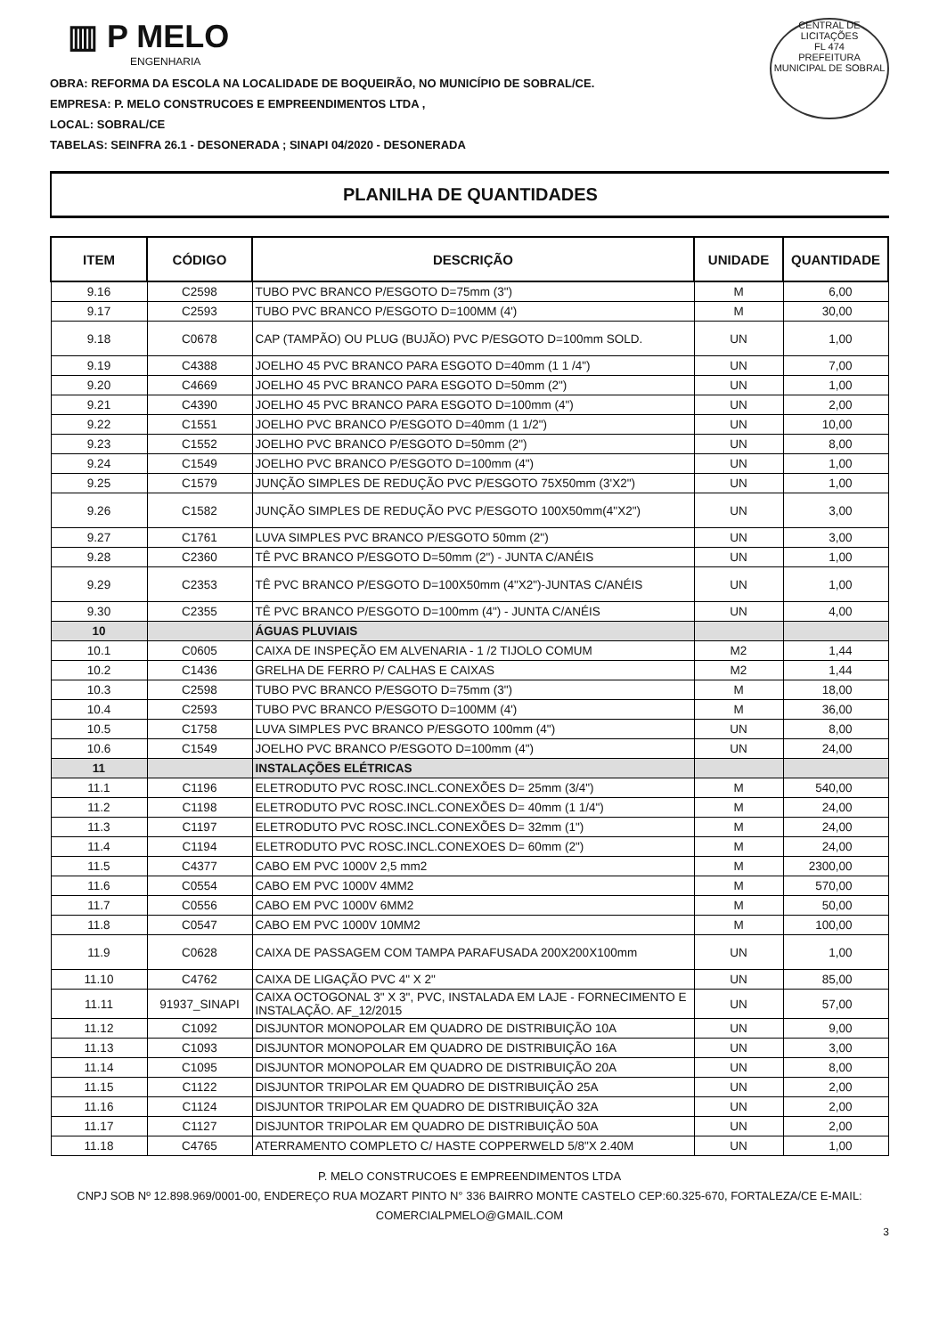CENTRAL DE LICITAÇÕES
FL 474
PREFEITURA MUNICIPAL DE SOBRAL
▥ P MELO
ENGENHARIA
OBRA: REFORMA DA ESCOLA NA LOCALIDADE DE BOQUEIRÃO, NO MUNICÍPIO DE SOBRAL/CE.
EMPRESA: P. MELO CONSTRUCOES E EMPREENDIMENTOS LTDA ,
LOCAL: SOBRAL/CE
TABELAS: SEINFRA 26.1 - DESONERADA ; SINAPI 04/2020 - DESONERADA
PLANILHA DE QUANTIDADES
| ITEM | CÓDIGO | DESCRIÇÃO | UNIDADE | QUANTIDADE |
| --- | --- | --- | --- | --- |
| 9.16 | C2598 | TUBO PVC BRANCO P/ESGOTO D=75mm (3") | M | 6,00 |
| 9.17 | C2593 | TUBO PVC BRANCO P/ESGOTO D=100MM (4') | M | 30,00 |
| 9.18 | C0678 | CAP (TAMPÃO) OU PLUG (BUJÃO) PVC P/ESGOTO D=100mm SOLD. | UN | 1,00 |
| 9.19 | C4388 | JOELHO 45 PVC BRANCO PARA ESGOTO D=40mm (1 1 /4") | UN | 7,00 |
| 9.20 | C4669 | JOELHO 45 PVC BRANCO PARA ESGOTO D=50mm (2") | UN | 1,00 |
| 9.21 | C4390 | JOELHO 45 PVC BRANCO PARA ESGOTO D=100mm (4") | UN | 2,00 |
| 9.22 | C1551 | JOELHO PVC BRANCO P/ESGOTO D=40mm (1 1/2") | UN | 10,00 |
| 9.23 | C1552 | JOELHO PVC BRANCO P/ESGOTO D=50mm (2") | UN | 8,00 |
| 9.24 | C1549 | JOELHO PVC BRANCO P/ESGOTO D=100mm (4") | UN | 1,00 |
| 9.25 | C1579 | JUNÇÃO SIMPLES DE REDUÇÃO PVC P/ESGOTO 75X50mm (3'X2") | UN | 1,00 |
| 9.26 | C1582 | JUNÇÃO SIMPLES DE REDUÇÃO PVC P/ESGOTO 100X50mm(4"X2") | UN | 3,00 |
| 9.27 | C1761 | LUVA SIMPLES PVC BRANCO P/ESGOTO 50mm (2") | UN | 3,00 |
| 9.28 | C2360 | TÊ PVC BRANCO P/ESGOTO D=50mm (2") - JUNTA C/ANÉIS | UN | 1,00 |
| 9.29 | C2353 | TÊ PVC BRANCO P/ESGOTO D=100X50mm (4"X2")-JUNTAS C/ANÉIS | UN | 1,00 |
| 9.30 | C2355 | TÊ PVC BRANCO P/ESGOTO D=100mm (4") - JUNTA C/ANÉIS | UN | 4,00 |
| 10 | | ÁGUAS PLUVIAIS | | |
| 10.1 | C0605 | CAIXA DE INSPEÇÃO EM ALVENARIA - 1 /2 TIJOLO COMUM | M2 | 1,44 |
| 10.2 | C1436 | GRELHA DE FERRO P/ CALHAS E CAIXAS | M2 | 1,44 |
| 10.3 | C2598 | TUBO PVC BRANCO P/ESGOTO D=75mm (3") | M | 18,00 |
| 10.4 | C2593 | TUBO PVC BRANCO P/ESGOTO D=100MM (4') | M | 36,00 |
| 10.5 | C1758 | LUVA SIMPLES PVC BRANCO P/ESGOTO 100mm (4") | UN | 8,00 |
| 10.6 | C1549 | JOELHO PVC BRANCO P/ESGOTO D=100mm (4") | UN | 24,00 |
| 11 | | INSTALAÇÕES ELÉTRICAS | | |
| 11.1 | C1196 | ELETRODUTO PVC ROSC.INCL.CONEXÕES D= 25mm (3/4") | M | 540,00 |
| 11.2 | C1198 | ELETRODUTO PVC ROSC.INCL.CONEXÕES D= 40mm (1 1/4") | M | 24,00 |
| 11.3 | C1197 | ELETRODUTO PVC ROSC.INCL.CONEXÕES D= 32mm (1") | M | 24,00 |
| 11.4 | C1194 | ELETRODUTO PVC ROSC.INCL.CONEXOES D= 60mm (2") | M | 24,00 |
| 11.5 | C4377 | CABO EM PVC 1000V 2,5 mm2 | M | 2300,00 |
| 11.6 | C0554 | CABO EM PVC 1000V 4MM2 | M | 570,00 |
| 11.7 | C0556 | CABO EM PVC 1000V 6MM2 | M | 50,00 |
| 11.8 | C0547 | CABO EM PVC 1000V 10MM2 | M | 100,00 |
| 11.9 | C0628 | CAIXA DE PASSAGEM COM TAMPA PARAFUSADA 200X200X100mm | UN | 1,00 |
| 11.10 | C4762 | CAIXA DE LIGAÇÃO PVC 4" X 2" | UN | 85,00 |
| 11.11 | 91937_SINAPI | CAIXA OCTOGONAL 3" X 3", PVC, INSTALADA EM LAJE - FORNECIMENTO E INSTALAÇÃO. AF_12/2015 | UN | 57,00 |
| 11.12 | C1092 | DISJUNTOR MONOPOLAR EM QUADRO DE DISTRIBUIÇÃO 10A | UN | 9,00 |
| 11.13 | C1093 | DISJUNTOR MONOPOLAR EM QUADRO DE DISTRIBUIÇÃO 16A | UN | 3,00 |
| 11.14 | C1095 | DISJUNTOR MONOPOLAR EM QUADRO DE DISTRIBUIÇÃO 20A | UN | 8,00 |
| 11.15 | C1122 | DISJUNTOR TRIPOLAR EM QUADRO DE DISTRIBUIÇÃO 25A | UN | 2,00 |
| 11.16 | C1124 | DISJUNTOR TRIPOLAR EM QUADRO DE DISTRIBUIÇÃO 32A | UN | 2,00 |
| 11.17 | C1127 | DISJUNTOR TRIPOLAR EM QUADRO DE DISTRIBUIÇÃO 50A | UN | 2,00 |
| 11.18 | C4765 | ATERRAMENTO COMPLETO C/ HASTE COPPERWELD 5/8"X 2.40M | UN | 1,00 |
P. MELO CONSTRUCOES E EMPREENDIMENTOS LTDA
CNPJ SOB Nº 12.898.969/0001-00, ENDEREÇO RUA MOZART PINTO N° 336 BAIRRO MONTE CASTELO CEP:60.325-670, FORTALEZA/CE E-MAIL: COMERCIALPMELO@GMAIL.COM
3